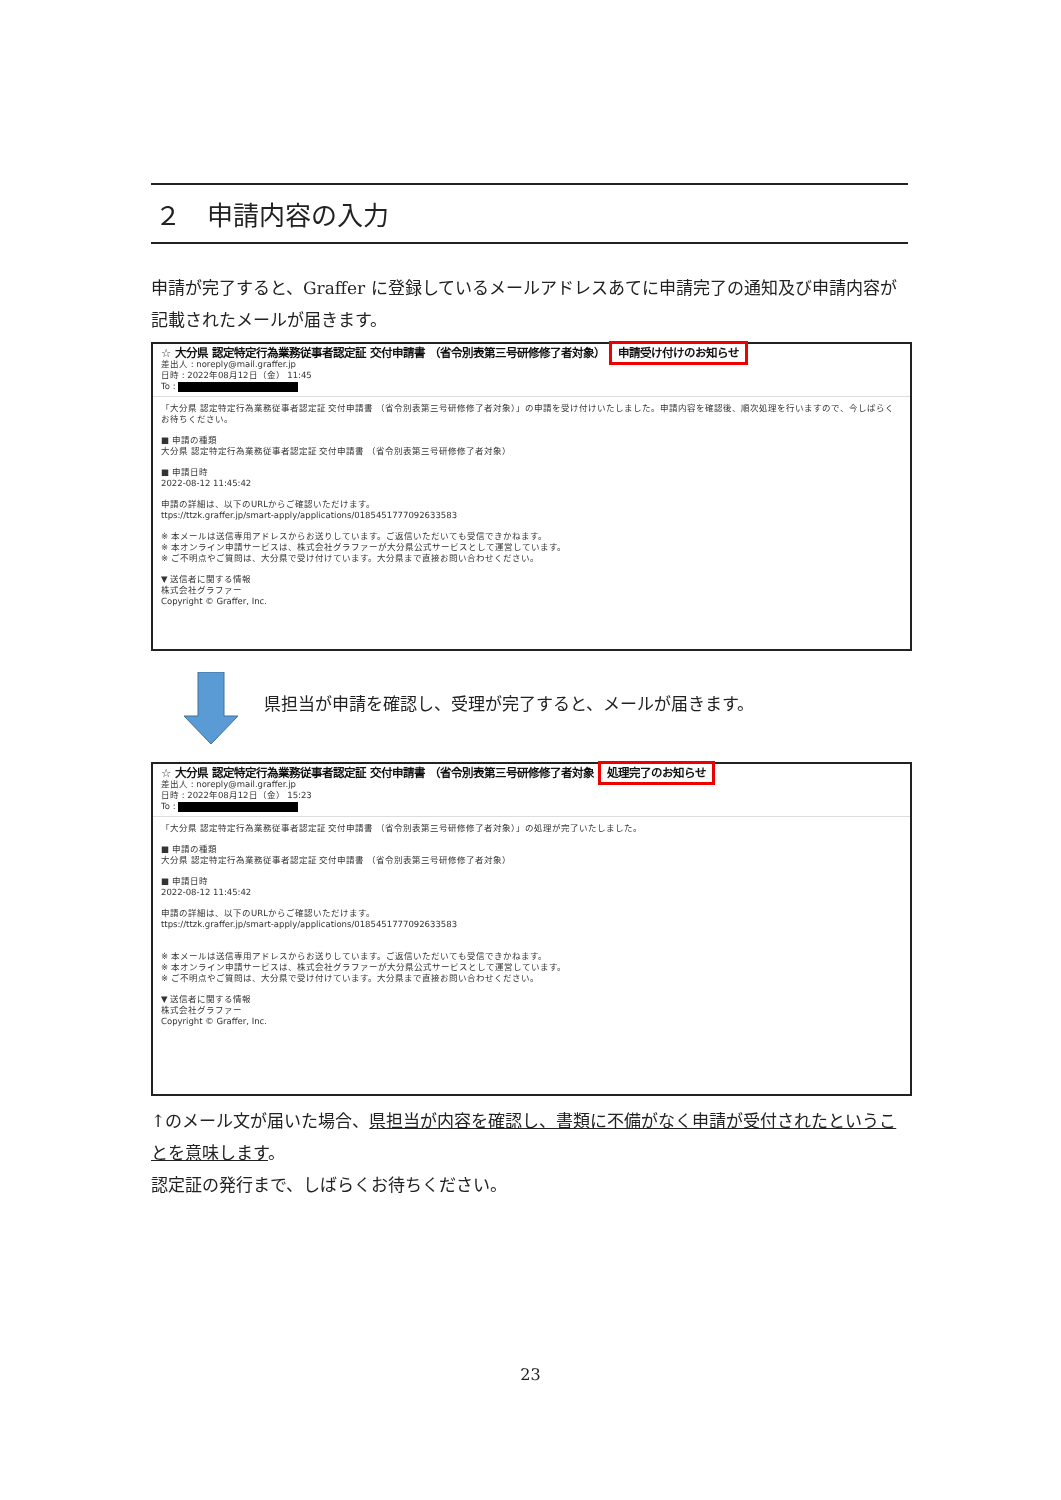２　申請内容の入力
申請が完了すると、Graffer に登録しているメールアドレスあてに申請完了の通知及び申請内容が記載されたメールが届きます。
☆ 大分県 認定特定行為業務従事者認定証 交付申請書 （省令別表第三号研修修了者対象） 申請受け付けのお知らせ
差出人 : noreply@mail.graffer.jp
日時 : 2022年08月12日（金） 11:45
To :
「大分県 認定特定行為業務従事者認定証 交付申請書 （省令別表第三号研修修了者対象）」の申請を受け付けいたしました。申請内容を確認後、順次処理を行いますので、今しばらくお待ちください。
■ 申請の種類
大分県 認定特定行為業務従事者認定証 交付申請書 （省令別表第三号研修修了者対象）
■ 申請日時
2022-08-12 11:45:42
申請の詳細は、以下のURLからご確認いただけます。
ttps://ttzk.graffer.jp/smart-apply/applications/0185451777092633583
※ 本メールは送信専用アドレスからお送りしています。ご返信いただいても受信できかねます。
※ 本オンライン申請サービスは、株式会社グラファーが大分県公式サービスとして運営しています。
※ ご不明点やご質問は、大分県で受け付けています。大分県まで直接お問い合わせください。
▼ 送信者に関する情報
株式会社グラファー
Copyright © Graffer, Inc.
県担当が申請を確認し、受理が完了すると、メールが届きます。
☆ 大分県 認定特定行為業務従事者認定証 交付申請書 （省令別表第三号研修修了者対象 処理完了のお知らせ
差出人 : noreply@mail.graffer.jp
日時 : 2022年08月12日（金） 15:23
To :
「大分県 認定特定行為業務従事者認定証 交付申請書 （省令別表第三号研修修了者対象）」の処理が完了いたしました。
■ 申請の種類
大分県 認定特定行為業務従事者認定証 交付申請書 （省令別表第三号研修修了者対象）
■ 申請日時
2022-08-12 11:45:42
申請の詳細は、以下のURLからご確認いただけます。
ttps://ttzk.graffer.jp/smart-apply/applications/0185451777092633583
※ 本メールは送信専用アドレスからお送りしています。ご返信いただいても受信できかねます。
※ 本オンライン申請サービスは、株式会社グラファーが大分県公式サービスとして運営しています。
※ ご不明点やご質問は、大分県で受け付けています。大分県まで直接お問い合わせください。
▼ 送信者に関する情報
株式会社グラファー
Copyright © Graffer, Inc.
↑のメール文が届いた場合、県担当が内容を確認し、書類に不備がなく申請が受付されたということを意味します。
認定証の発行まで、しばらくお待ちください。
23